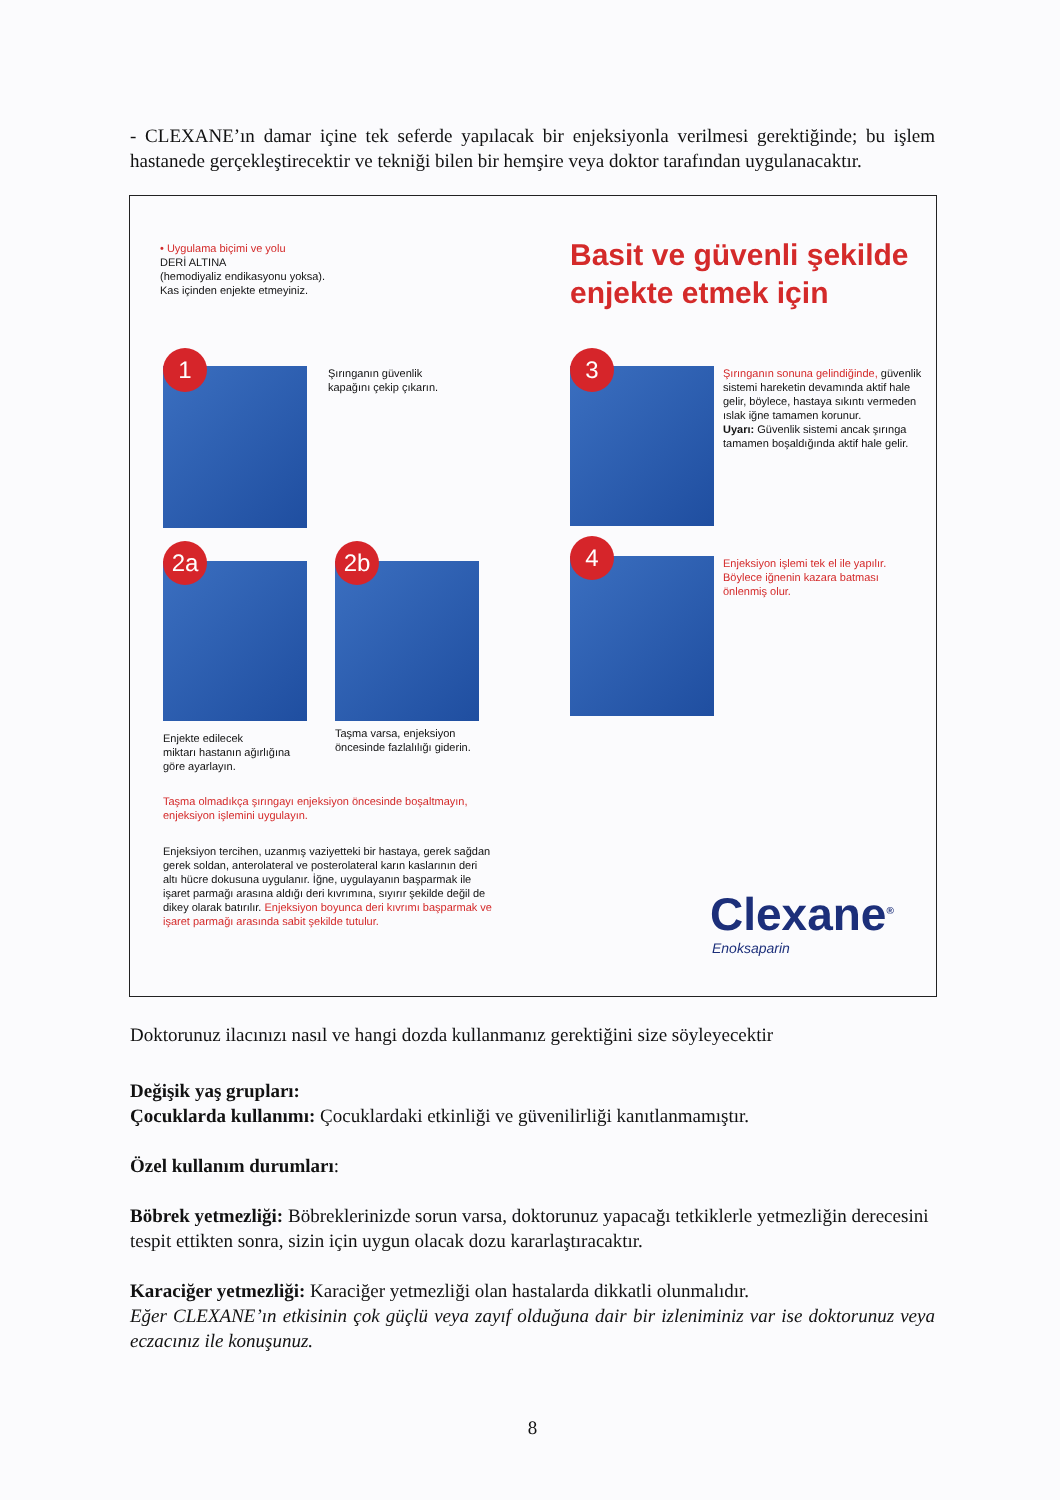- CLEXANE’ın damar içine tek seferde yapılacak bir enjeksiyonla verilmesi gerektiğinde; bu işlem hastanede gerçekleştirecektir ve tekniği bilen bir hemşire veya doktor tarafından uygulanacaktır.
• Uygulama biçimi ve yolu
DERİ ALTINA
(hemodiyaliz endikasyonu yoksa).
Kas içinden enjekte etmeyiniz.
Basit ve güvenli şekilde
enjekte etmek için
1
Şırınganın güvenlik
kapağını çekip çıkarın.
3
Şırınganın sonuna gelindiğinde, güvenlik sistemi hareketin devamında aktif hale gelir, böylece, hastaya sıkıntı vermeden ıslak iğne tamamen korunur.
Uyarı: Güvenlik sistemi ancak şırınga tamamen boşaldığında aktif hale gelir.
2a 2b 4
Enjeksiyon işlemi tek el ile yapılır.
Böylece iğnenin kazara batması önlenmiş olur.
Enjekte edilecek
miktarı hastanın ağırlığına
göre ayarlayın.
Taşma varsa, enjeksiyon
öncesinde fazlalılığı giderin.
Taşma olmadıkça şırıngayı enjeksiyon öncesinde boşaltmayın,
enjeksiyon işlemini uygulayın.
Enjeksiyon tercihen, uzanmış vaziyetteki bir hastaya, gerek sağdan gerek soldan, anterolateral ve posterolateral karın kaslarının deri altı hücre dokusuna uygulanır. İğne, uygulayanın başparmak ile işaret parmağı arasına aldığı deri kıvrımına, sıyırır şekilde değil de dikey olarak batırılır. Enjeksiyon boyunca deri kıvrımı başparmak ve işaret parmağı arasında sabit şekilde tutulur.
Clexane<sup>®</sup>
Enoksaparin
Doktorunuz ilacınızı nasıl ve hangi dozda kullanmanız gerektiğini size söyleyecektir
Değişik yaş grupları:
Çocuklarda kullanımı: Çocuklardaki etkinliği ve güvenilirliği kanıtlanmamıştır.
Özel kullanım durumları:
Böbrek yetmezliği: Böbreklerinizde sorun varsa, doktorunuz yapacağı tetkiklerle yetmezliğin derecesini tespit ettikten sonra, sizin için uygun olacak dozu kararlaştıracaktır.
Karaciğer yetmezliği: Karaciğer yetmezliği olan hastalarda dikkatli olunmalıdır.
Eğer CLEXANE’ın etkisinin çok güçlü veya zayıf olduğuna dair bir izleniminiz var ise doktorunuz veya eczacınız ile konuşunuz.
8